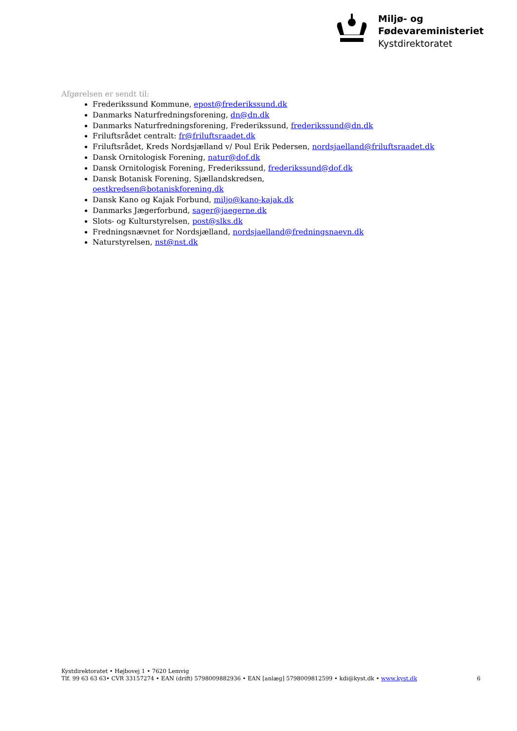Miljø- og
Fødevareministeriet
Kystdirektoratet
Afgørelsen er sendt til:
Frederikssund Kommune, epost@frederikssund.dk
Danmarks Naturfredningsforening, dn@dn.dk
Danmarks Naturfredningsforening, Frederikssund, frederikssund@dn.dk
Friluftsrådet centralt: fr@friluftsraadet.dk
Friluftsrådet, Kreds Nordsjælland v/ Poul Erik Pedersen, nordsjaelland@friluftsraadet.dk
Dansk Ornitologisk Forening, natur@dof.dk
Dansk Ornitologisk Forening, Frederikssund, frederikssund@dof.dk
Dansk Botanisk Forening, Sjællandskredsen,
oestkredsen@botaniskforening.dk
Dansk Kano og Kajak Forbund, miljo@kano-kajak.dk
Danmarks Jægerforbund, sager@jaegerne.dk
Slots- og Kulturstyrelsen, post@slks.dk
Fredningsnævnet for Nordsjælland, nordsjaelland@fredningsnaevn.dk
Naturstyrelsen, nst@nst.dk
Kystdirektoratet • Højbovej 1 • 7620 Lemvig
Tlf. 99 63 63 63• CVR 33157274 • EAN (drift) 5798009882936 • EAN [anlæg] 5798009812599 • kdi@kyst.dk • www.kyst.dk
6